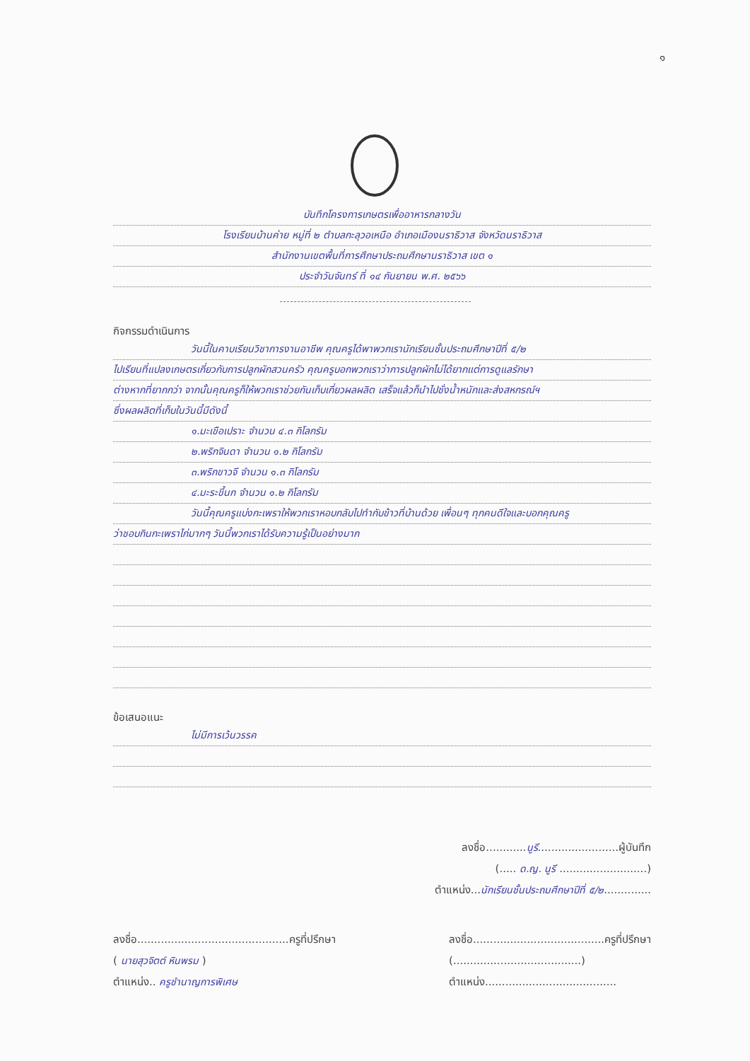๑
บันทึกโครงการเกษตรเพื่ออาหารกลางวัน
โรงเรียนบ้านค่าย หมู่ที่ ๒ ตำบลกะลุวอเหนือ อำเภอเมืองนราธิวาส จังหวัดนราธิวาส
สำนักงานเขตพื้นที่การศึกษาประถมศึกษานราธิวาส เขต ๑
ประจำวันจันทร์ ที่ ๑๔ กันยายน พ.ศ. ๒๕๖๖
กิจกรรมดำเนินการ
วันนี้ในคาบเรียนวิชาการงานอาชีพ คุณครูได้พาพวกเรานักเรียนชั้นประถมศึกษาปีที่ ๕/๒
ไปเรียนที่แปลงเกษตรเกี่ยวกับการปลูกผักสวนครัว คุณครูบอกพวกเราว่าการปลูกผักไม่ได้ยากแต่การดูแลรักษา
ต่างหากที่ยากกว่า จากนั้นคุณครูก็ให้พวกเราช่วยกันเก็บเกี่ยวผลผลิต เสร็จแล้วก็นำไปชั่งน้ำหนักและส่งสหกรณ์ฯ
ซึ่งผลผลิตที่เก็บในวันนี้มีดังนี้
๑.มะเขือเปราะ จำนวน ๔.๓ กิโลกรัม
๒.พริกจินดา จำนวน ๑.๒ กิโลกรัม
๓.พริกขาวจี จำนวน ๑.๓ กิโลกรัม
๔.มะระขี้นก จำนวน ๑.๒ กิโลกรัม
วันนี้คุณครูแบ่งกะเพราให้พวกเราหอบกลับไปทำกับข้าวที่บ้านด้วย เพื่อนๆ ทุกคนดีใจและบอกคุณครู
ว่าชอบกินกะเพราไก่มากๆ วันนี้พวกเราได้รับความรู้เป็นอย่างมาก
ข้อเสนอแนะ
ไม่มีการเว้นวรรค
ลงชื่อ............นูรี........................ผู้บันทึก
(..... ด.ญ. นูรี ..........................)
ตำแหน่ง...นักเรียนชั้นประถมศึกษาปีที่ ๕/๒..............
ลงชื่อ.............................................ครูที่ปรึกษา
( นายสุวจิตต์ หินพรม )
ตำแหน่ง.. ครูชำนาญการพิเศษ
ลงชื่อ.......................................ครูที่ปรึกษา
(......................................)
ตำแหน่ง.......................................